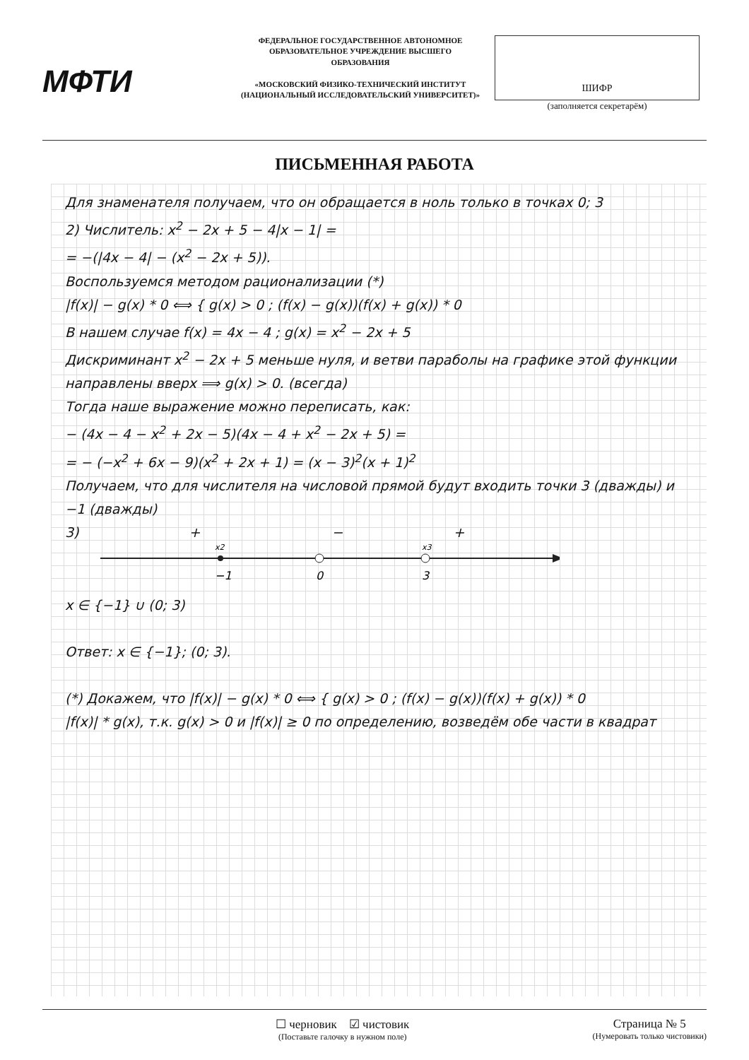МФТИ
ФЕДЕРАЛЬНОЕ ГОСУДАРСТВЕННОЕ АВТОНОМНОЕ ОБРАЗОВАТЕЛЬНОЕ УЧРЕЖДЕНИЕ ВЫСШЕГО ОБРАЗОВАНИЯ
«МОСКОВСКИЙ ФИЗИКО-ТЕХНИЧЕСКИЙ ИНСТИТУТ (НАЦИОНАЛЬНЫЙ ИССЛЕДОВАТЕЛЬСКИЙ УНИВЕРСИТЕТ)»
ШИФР
(заполняется секретарём)
ПИСЬМЕННАЯ РАБОТА
Для знаменателя получаем, что он обращается в ноль только в точках 0; 3
2) Числитель: x<sup>2</sup> − 2x + 5 − 4|x − 1| =
= −(|4x − 4| − (x<sup>2</sup> − 2x + 5)).
Воспользуемся методом рационализации (*)
|f(x)| − g(x) * 0 ⟺ { g(x) > 0 ; (f(x) − g(x))(f(x) + g(x)) * 0
В нашем случае f(x) = 4x − 4 ; g(x) = x<sup>2</sup> − 2x + 5
Дискриминант x<sup>2</sup> − 2x + 5 меньше нуля, и ветви параболы на графике этой функции направлены вверх ⟹ g(x) > 0. (всегда)
Тогда наше выражение можно переписать, как:
− (4x − 4 − x<sup>2</sup> + 2x − 5)(4x − 4 + x<sup>2</sup> − 2x + 5) =
= − (−x<sup>2</sup> + 6x − 9)(x<sup>2</sup> + 2x + 1) = (x − 3)<sup>2</sup>(x + 1)<sup>2</sup>
Получаем, что для числителя на числовой прямой будут входить точки 3 (дважды) и −1 (дважды)
3) + − +
−1
0
3
x2
x3
x ∈ {−1} ∪ (0; 3)
Ответ: x ∈ {−1}; (0; 3).
(*) Докажем, что |f(x)| − g(x) * 0 ⟺ { g(x) > 0 ; (f(x) − g(x))(f(x) + g(x)) * 0
|f(x)| * g(x), т.к. g(x) > 0 и |f(x)| ≥ 0 по определению, возведём обе части в квадрат
☐ черновик ☑ чистовик
(Поставьте галочку в нужном поле)
Страница № 5
(Нумеровать только чистовики)